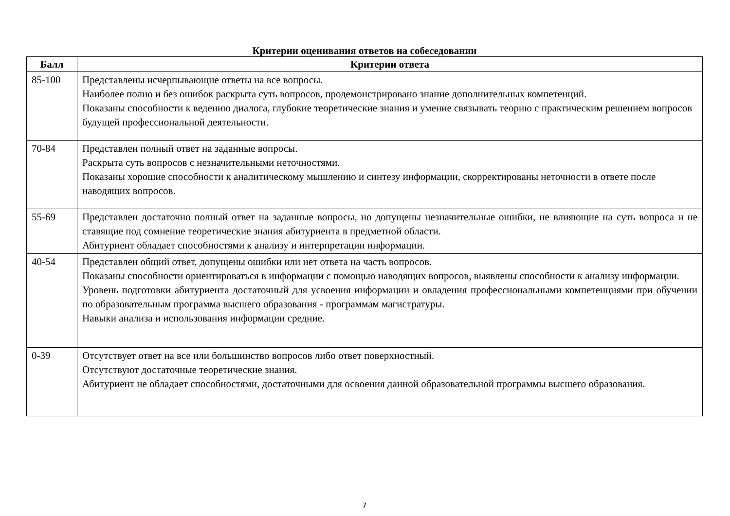Критерии оценивания ответов на собеседовании
| Балл | Критерии ответа |
| --- | --- |
| 85-100 | Представлены исчерпывающие ответы на все вопросы. Наиболее полно и без ошибок раскрыта суть вопросов, продемонстрировано знание дополнительных компетенций. Показаны способности к ведению диалога, глубокие теоретические знания и умение связывать теорию с практическим решением вопросов будущей профессиональной деятельности. |
| 70-84 | Представлен полный ответ на заданные вопросы. Раскрыта суть вопросов с незначительными неточностями. Показаны хорошие способности к аналитическому мышлению и синтезу информации, скорректированы неточности в ответе после наводящих вопросов. |
| 55-69 | Представлен достаточно полный ответ на заданные вопросы, но допущены незначительные ошибки, не влияющие на суть вопроса и не ставящие под сомнение теоретические знания абитуриента в предметной области. Абитуриент обладает способностями к анализу и интерпретации информации. |
| 40-54 | Представлен общий ответ, допущены ошибки или нет ответа на часть вопросов. Показаны способности ориентироваться в информации с помощью наводящих вопросов, выявлены способности к анализу информации. Уровень подготовки абитуриента достаточный для усвоения информации и овладения профессиональными компетенциями при обучении по образовательным программа высшего образования - программам магистратуры. Навыки анализа и использования информации средние. |
| 0-39 | Отсутствует ответ на все или большинство вопросов либо ответ поверхностный. Отсутствуют достаточные теоретические знания. Абитуриент не обладает способностями, достаточными для освоения данной образовательной программы высшего образования. |
7